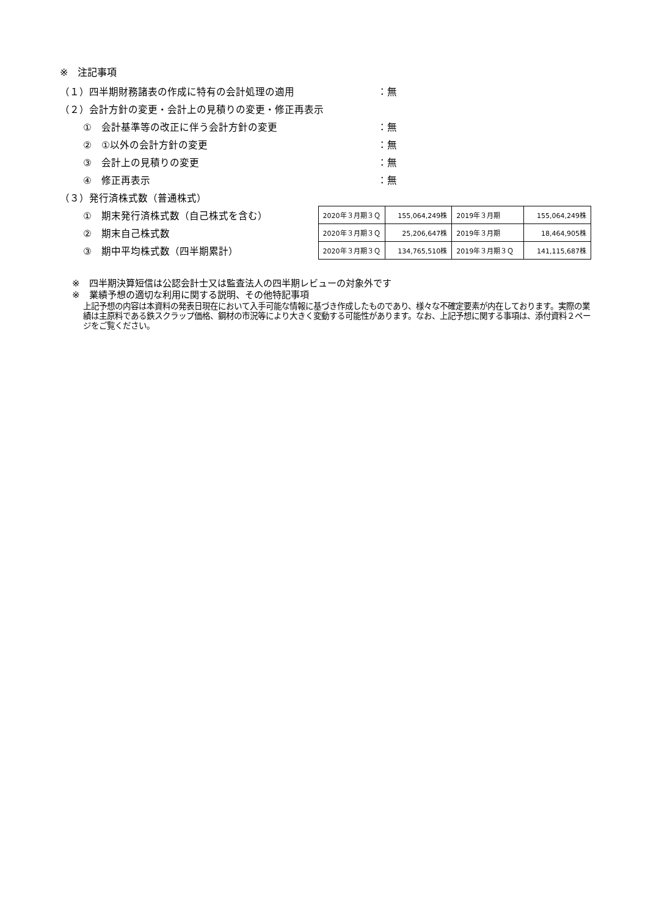※　注記事項
（１）四半期財務諸表の作成に特有の会計処理の適用 ：無
（２）会計方針の変更・会計上の見積りの変更・修正再表示
①　会計基準等の改正に伴う会計方針の変更 ：無
②　①以外の会計方針の変更 ：無
③　会計上の見積りの変更 ：無
④　修正再表示 ：無
（３）発行済株式数（普通株式）
①　期末発行済株式数（自己株式を含む）
②　期末自己株式数
③　期中平均株式数（四半期累計）
| 2020年３月期３Ｑ | 155,064,249株 | 2019年３月期 | 155,064,249株 |
| 2020年３月期３Ｑ | 25,206,647株 | 2019年３月期 | 18,464,905株 |
| 2020年３月期３Ｑ | 134,765,510株 | 2019年３月期３Ｑ | 141,115,687株 |
※　四半期決算短信は公認会計士又は監査法人の四半期レビューの対象外です
※　業績予想の適切な利用に関する説明、その他特記事項
上記予想の内容は本資料の発表日現在において入手可能な情報に基づき作成したものであり、様々な不確定要素が内在しております。実際の業績は主原料である鉄スクラップ価格、鋼材の市況等により大きく変動する可能性があります。なお、上記予想に関する事項は、添付資料２ページをご覧ください。